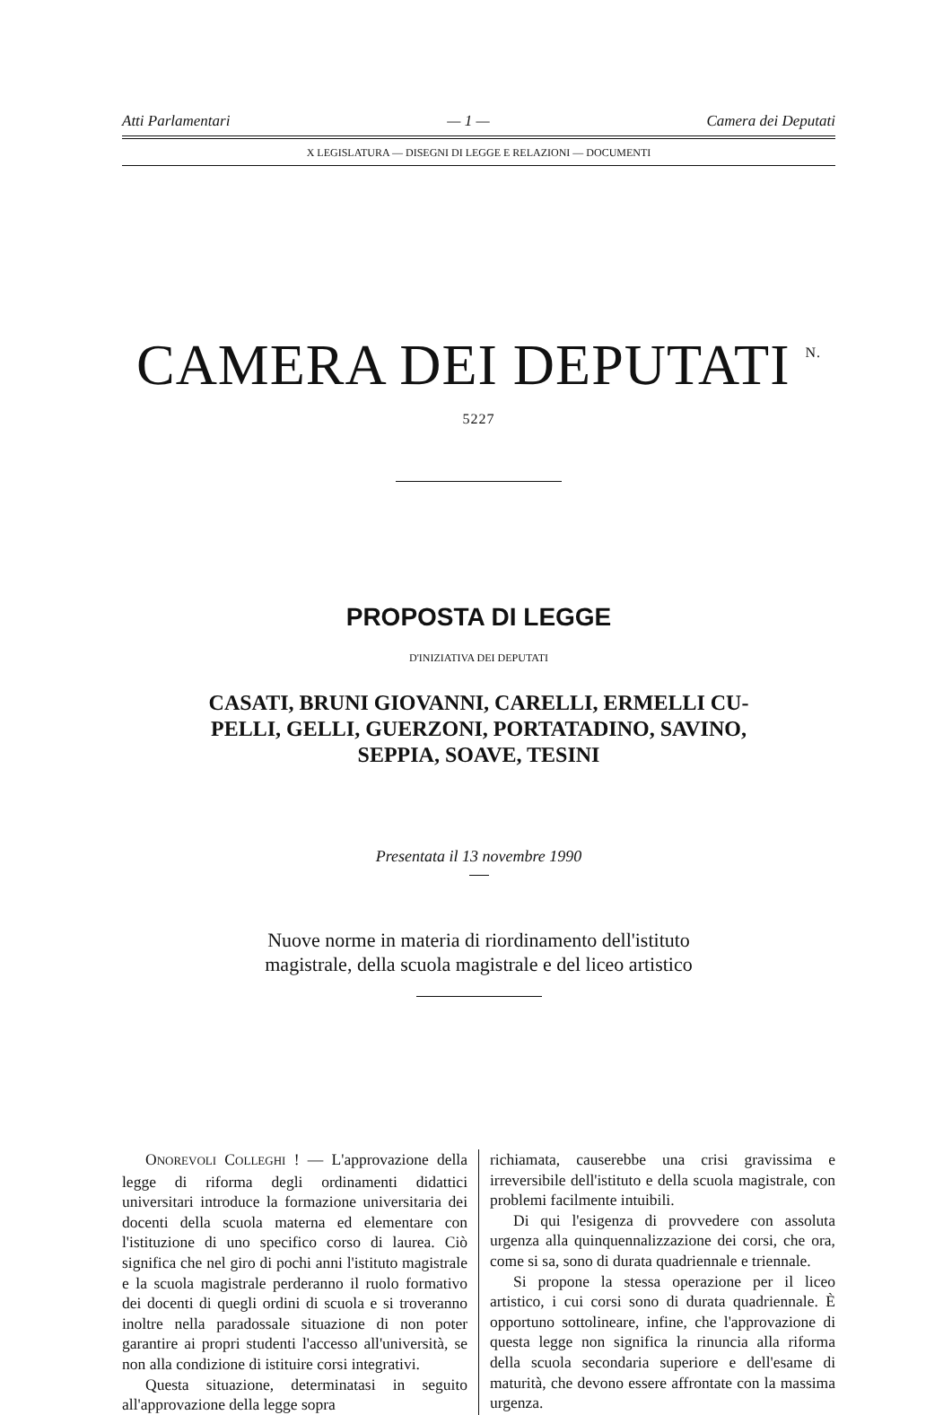Atti Parlamentari — 1 — Camera dei Deputati
X LEGISLATURA — DISEGNI DI LEGGE E RELAZIONI — DOCUMENTI
CAMERA DEI DEPUTATI <sup>N. 5227</sup>
PROPOSTA DI LEGGE
D'INIZIATIVA DEI DEPUTATI
CASATI, BRUNI GIOVANNI, CARELLI, ERMELLI CU-
PELLI, GELLI, GUERZONI, PORTATADINO, SAVINO,
SEPPIA, SOAVE, TESINI
Presentata il 13 novembre 1990
Nuove norme in materia di riordinamento dell'istituto
magistrale, della scuola magistrale e del liceo artistico
ONOREVOLI COLLEGHI ! — L'approvazione della legge di riforma degli ordinamenti didattici universitari introduce la formazione universitaria dei docenti della scuola materna ed elementare con l'istituzione di uno specifico corso di laurea. Ciò significa che nel giro di pochi anni l'istituto magistrale e la scuola magistrale perderanno il ruolo formativo dei docenti di quegli ordini di scuola e si troveranno inoltre nella paradossale situazione di non poter garantire ai propri studenti l'accesso all'università, se non alla condizione di istituire corsi integrativi.
Questa situazione, determinatasi in seguito all'approvazione della legge sopra
richiamata, causerebbe una crisi gravissima e irreversibile dell'istituto e della scuola magistrale, con problemi facilmente intuibili.
Di qui l'esigenza di provvedere con assoluta urgenza alla quinquennalizzazione dei corsi, che ora, come si sa, sono di durata quadriennale e triennale.
Si propone la stessa operazione per il liceo artistico, i cui corsi sono di durata quadriennale. È opportuno sottolineare, infine, che l'approvazione di questa legge non significa la rinuncia alla riforma della scuola secondaria superiore e dell'esame di maturità, che devono essere affrontate con la massima urgenza.